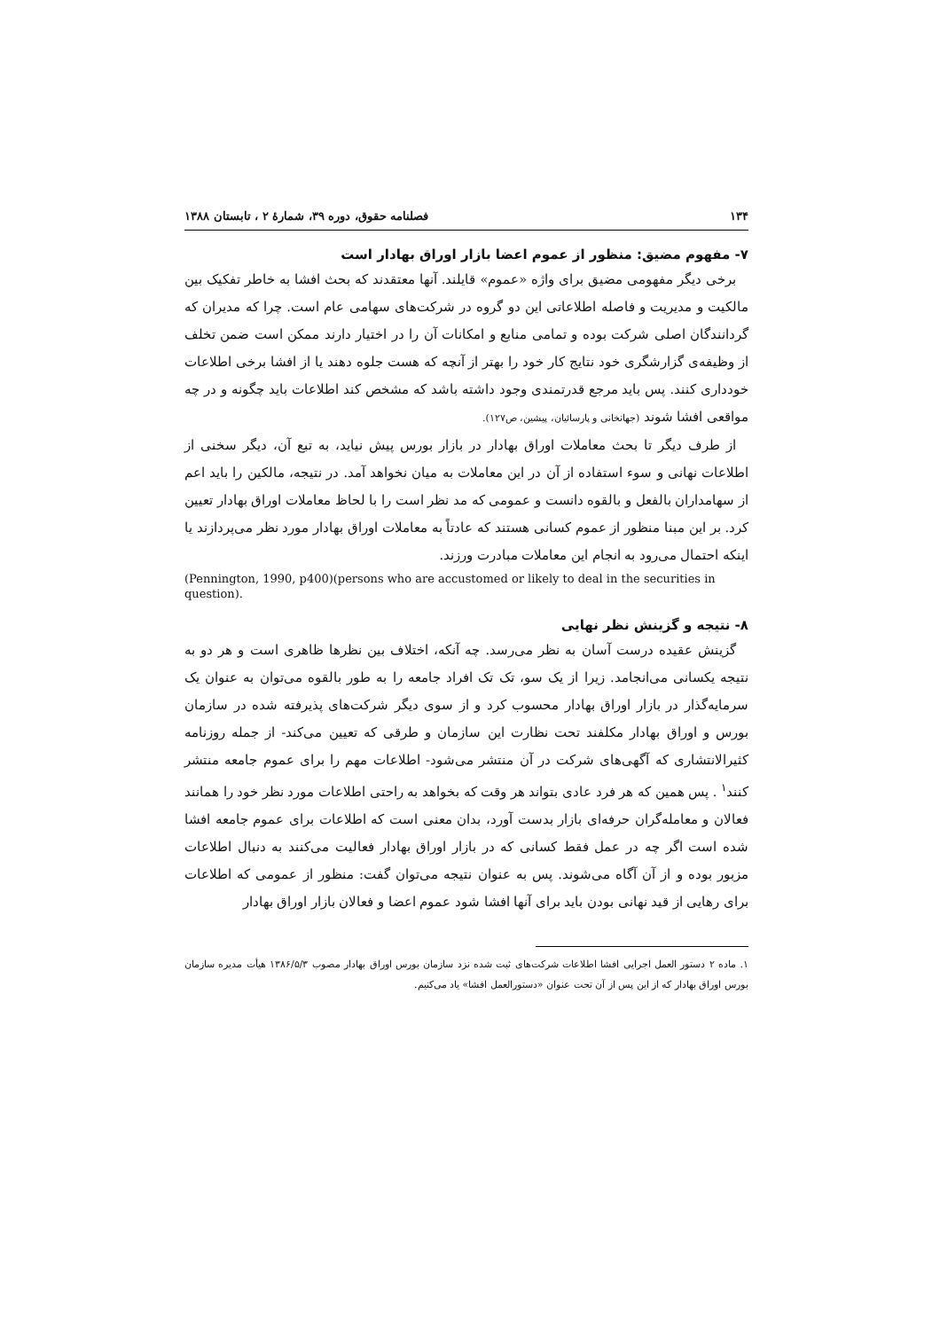۱۳۴ فصلنامه حقوق، دوره ۳۹، شمارهٔ ۲ ، تابستان ۱۳۸۸
۷- مفهوم مضیق: منظور از عموم اعضا بازار اوراق بهادار است
برخی دیگر مفهومی مضیق برای واژه «عموم» قایلند. آنها معتقدند که بحث افشا به خاطر تفکیک بین مالکیت و مدیریت و فاصله اطلاعاتی این دو گروه در شرکت‌های سهامی عام است. چرا که مدیران که گردانندگان اصلی شرکت بوده و تمامی منابع و امکانات آن را در اختیار دارند ممکن است ضمن تخلف از وظیفه‌ی گزارشگری خود نتایج کار خود را بهتر از آنچه که هست جلوه دهند یا از افشا برخی اطلاعات خودداری کنند. پس باید مرجع قدرتمندی وجود داشته باشد که مشخص کند اطلاعات باید چگونه و در چه مواقعی افشا شوند (جهانخانی و پارسائیان، پیشین، ص۱۲۷).
از طرف دیگر تا بحث معاملات اوراق بهادار در بازار بورس پیش نیاید، به تبع آن، دیگر سخنی از اطلاعات نهانی و سوء استفاده از آن در این معاملات به میان نخواهد آمد. در نتیجه، مالکین را باید اعم از سهامداران بالفعل و بالقوه دانست و عمومی که مد نظر است را با لحاظ معاملات اوراق بهادار تعیین کرد. بر این مبنا منظور از عموم کسانی هستند که عادتاً به معاملات اوراق بهادار مورد نظر می‌پردازند یا اینکه احتمال می‌رود به انجام این معاملات مبادرت ورزند.
(Pennington, 1990, p400)(persons who are accustomed or likely to deal in the securities in question).
۸- نتیجه و گزینش نظر نهایی
گزینش عقیده درست آسان به نظر می‌رسد. چه آنکه، اختلاف بین نظرها ظاهری است و هر دو به نتیجه یکسانی می‌انجامد. زیرا از یک سو، تک تک افراد جامعه را به طور بالقوه می‌توان به عنوان یک سرمایه‌گذار در بازار اوراق بهادار محسوب کرد و از سوی دیگر شرکت‌های پذیرفته شده در سازمان بورس و اوراق بهادار مکلفند تحت نظارت این سازمان و طرقی که تعیین می‌کند- از جمله روزنامه کثیرالانتشاری که آگهی‌های شرکت در آن منتشر می‌شود- اطلاعات مهم را برای عموم جامعه منتشر کنند<sup>۱</sup> . پس همین که هر فرد عادی بتواند هر وقت که بخواهد به راحتی اطلاعات مورد نظر خود را همانند فعالان و معامله‌گران حرفه‌ای بازار بدست آورد، بدان معنی است که اطلاعات برای عموم جامعه افشا شده است اگر چه در عمل فقط کسانی که در بازار اوراق بهادار فعالیت می‌کنند به دنبال اطلاعات مزبور بوده و از آن آگاه می‌شوند. پس به عنوان نتیجه می‌توان گفت: منظور از عمومی که اطلاعات برای رهایی از قید نهانی بودن باید برای آنها افشا شود عموم اعضا و فعالان بازار اوراق بهادار
۱. ماده ۲ دستور العمل اجرایی افشا اطلاعات شرکت‌های ثبت شده نزد سازمان بورس اوراق بهادار مصوب ۱۳۸۶/۵/۳ هیأت مدیره سازمان بورس اوراق بهادار که از این پس از آن تحت عنوان «دستورالعمل افشا» یاد می‌کنیم.